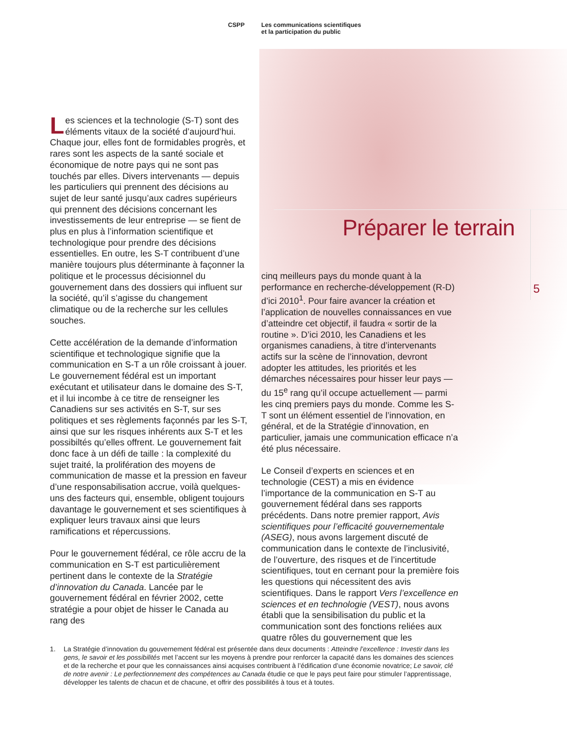CSPP Les communications scientifiques
et la participation du public
Préparer le terrain
5
Les sciences et la technologie (S-T) sont des éléments vitaux de la société d’aujourd’hui. Chaque jour, elles font de formidables progrès, et rares sont les aspects de la santé sociale et économique de notre pays qui ne sont pas touchés par elles. Divers intervenants — depuis les particuliers qui prennent des décisions au sujet de leur santé jusqu’aux cadres supérieurs qui prennent des décisions concernant les investissements de leur entreprise — se fient de plus en plus à l’information scientifique et technologique pour prendre des décisions essentielles. En outre, les S-T contribuent d’une manière toujours plus déterminante à façonner la politique et le processus décisionnel du gouvernement dans des dossiers qui influent sur la société, qu’il s’agisse du changement climatique ou de la recherche sur les cellules souches.
Cette accélération de la demande d’information scientifique et technologique signifie que la communication en S-T a un rôle croissant à jouer. Le gouvernement fédéral est un important exécutant et utilisateur dans le domaine des S-T, et il lui incombe à ce titre de renseigner les Canadiens sur ses activités en S-T, sur ses politiques et ses règlements façonnés par les S-T, ainsi que sur les risques inhérents aux S-T et les possibiltés qu’elles offrent. Le gouvernement fait donc face à un défi de taille : la complexité du sujet traité, la prolifération des moyens de communication de masse et la pression en faveur d’une responsabilisation accrue, voilà quelques-uns des facteurs qui, ensemble, obligent toujours davantage le gouvernement et ses scientifiques à expliquer leurs travaux ainsi que leurs ramifications et répercussions.
Pour le gouvernement fédéral, ce rôle accru de la communication en S-T est particulièrement pertinent dans le contexte de la Stratégie d’innovation du Canada. Lancée par le gouvernement fédéral en février 2002, cette stratégie a pour objet de hisser le Canada au rang des
cinq meilleurs pays du monde quant à la performance en recherche-développement (R-D) d’ici 2010<sup>1</sup>. Pour faire avancer la création et l’application de nouvelles connaissances en vue d’atteindre cet objectif, il faudra « sortir de la routine ». D’ici 2010, les Canadiens et les organismes canadiens, à titre d’intervenants actifs sur la scène de l’innovation, devront adopter les attitudes, les priorités et les démarches nécessaires pour hisser leur pays — du 15<sup>e</sup> rang qu’il occupe actuellement — parmi les cinq premiers pays du monde. Comme les S-T sont un élément essentiel de l’innovation, en général, et de la Stratégie d’innovation, en particulier, jamais une communication efficace n’a été plus nécessaire.
Le Conseil d’experts en sciences et en technologie (CEST) a mis en évidence l’importance de la communication en S-T au gouvernement fédéral dans ses rapports précédents. Dans notre premier rapport, Avis scientifiques pour l’efficacité gouvernementale (ASEG), nous avons largement discuté de communication dans le contexte de l’inclusivité, de l’ouverture, des risques et de l’incertitude scientifiques, tout en cernant pour la première fois les questions qui nécessitent des avis scientifiques. Dans le rapport Vers l’excellence en sciences et en technologie (VEST), nous avons établi que la sensibilisation du public et la communication sont des fonctions reliées aux quatre rôles du gouvernement que les
1. La Stratégie d’innovation du gouvernement fédéral est présentée dans deux documents : Atteindre l’excellence : Investir dans les gens, le savoir et les possibilités met l’accent sur les moyens à prendre pour renforcer la capacité dans les domaines des sciences et de la recherche et pour que les connaissances ainsi acquises contribuent à l’édification d’une économie novatrice; Le savoir, clé de notre avenir : Le perfectionnement des compétences au Canada étudie ce que le pays peut faire pour stimuler l’apprentissage, développer les talents de chacun et de chacune, et offrir des possibilités à tous et à toutes.